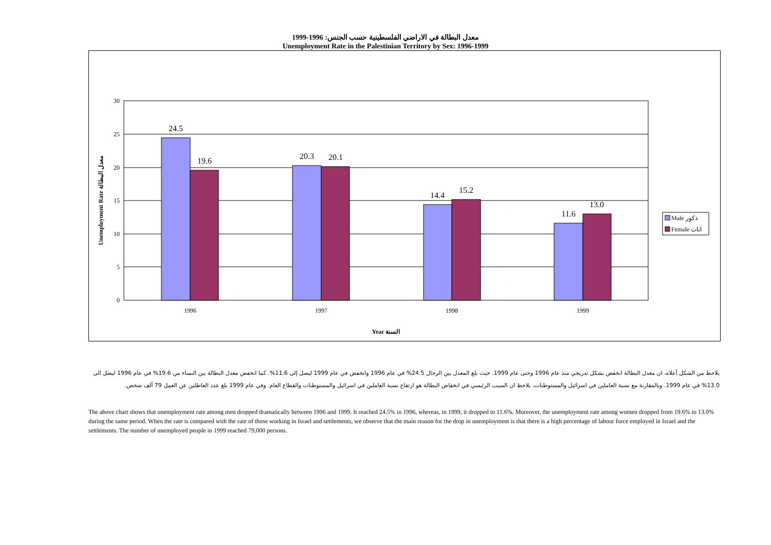معدل البطالة في الاراضي الفلسطينية حسب الجنس: 1996-1999
Unemployment Rate in the Palestinian Territory by Sex: 1996-1999
30
25
20
15
10
5
0
24.5
19.6
20.3
20.1
14.4
15.2
11.6
13.0
1996
1997
1998
1999
Year السنة
Unemployment Rate معدل البطالة
Male ذكور
Female اناث
يلاحظ من الشكل أعلاه، ان معدل البطالة انخفض بشكل تدريجي منذ عام 1996 وحتى عام 1999. حيث بلغ المعدل بين الرجال 24.5% في عام 1996 وانخفض في عام 1999 ليصل إلى 11.6%. كما انخفض معدل البطالة بين النساء من 19.6% في عام 1996 ليصل الى 13.0% في عام 1999. وبالمقارنة مع نسبة العاملين في اسرائيل والمستوطنات، يلاحظ ان السبب الرئيسي في انخفاض البطالة هو ارتفاع نسبة العاملين في اسرائيل والمستوطنات والقطاع العام. وفي عام 1999 بلغ عدد العاطلين عن العمل 79 ألف شخص.
The above chart shows that unemployment rate among men dropped dramatically between 1996 and 1999. It reached 24.5% in 1996, whereas, in 1999, it dropped to 11.6%. Moreover, the unemployment rate among women dropped from 19.6% to 13.0% during the same period. When the rate is compared with the rate of those working in Israel and settlements, we observe that the main reason for the drop in unemployment is that there is a high percentage of labour force employed in Israel and the settlements. The number of unemployed people in 1999 reached 79,000 persons.